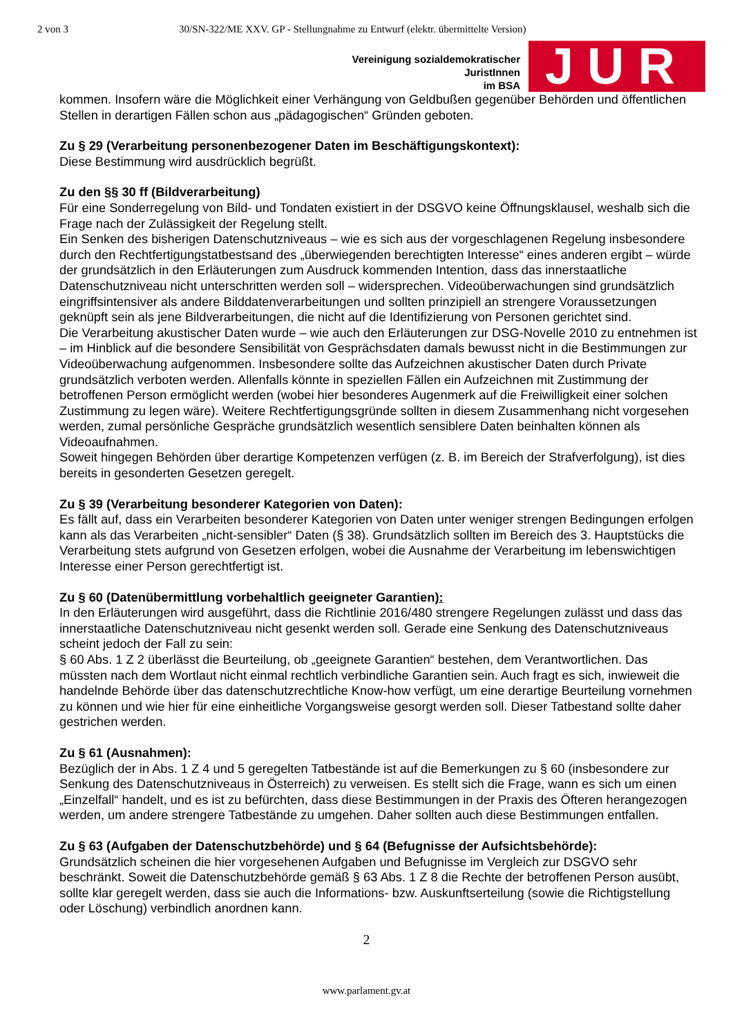2 von 3 30/SN-322/ME XXV. GP - Stellungnahme zu Entwurf (elektr. übermittelte Version)
Vereinigung sozialdemokratischer
JuristInnen
im BSA
JUR
kommen. Insofern wäre die Möglichkeit einer Verhängung von Geldbußen gegenüber Behörden und öffentlichen Stellen in derartigen Fällen schon aus „pädagogischen“ Gründen geboten.
Zu § 29 (Verarbeitung personenbezogener Daten im Beschäftigungskontext):
Diese Bestimmung wird ausdrücklich begrüßt.
Zu den §§ 30 ff (Bildverarbeitung)
Für eine Sonderregelung von Bild- und Tondaten existiert in der DSGVO keine Öffnungsklausel, weshalb sich die Frage nach der Zulässigkeit der Regelung stellt.
Ein Senken des bisherigen Datenschutzniveaus – wie es sich aus der vorgeschlagenen Regelung insbesondere durch den Rechtfertigungstatbestsand des „überwiegenden berechtigten Interesse“ eines anderen ergibt – würde der grundsätzlich in den Erläuterungen zum Ausdruck kommenden Intention, dass das innerstaatliche Datenschutzniveau nicht unterschritten werden soll – widersprechen. Videoüberwachungen sind grundsätzlich eingriffsintensiver als andere Bilddatenverarbeitungen und sollten prinzipiell an strengere Voraussetzungen geknüpft sein als jene Bildverarbeitungen, die nicht auf die Identifizierung von Personen gerichtet sind.
Die Verarbeitung akustischer Daten wurde – wie auch den Erläuterungen zur DSG-Novelle 2010 zu entnehmen ist – im Hinblick auf die besondere Sensibilität von Gesprächsdaten damals bewusst nicht in die Bestimmungen zur Videoüberwachung aufgenommen. Insbesondere sollte das Aufzeichnen akustischer Daten durch Private grundsätzlich verboten werden. Allenfalls könnte in speziellen Fällen ein Aufzeichnen mit Zustimmung der betroffenen Person ermöglicht werden (wobei hier besonderes Augenmerk auf die Freiwilligkeit einer solchen Zustimmung zu legen wäre). Weitere Rechtfertigungsgründe sollten in diesem Zusammenhang nicht vorgesehen werden, zumal persönliche Gespräche grundsätzlich wesentlich sensiblere Daten beinhalten können als Videoaufnahmen.
Soweit hingegen Behörden über derartige Kompetenzen verfügen (z. B. im Bereich der Strafverfolgung), ist dies bereits in gesonderten Gesetzen geregelt.
Zu § 39 (Verarbeitung besonderer Kategorien von Daten):
Es fällt auf, dass ein Verarbeiten besonderer Kategorien von Daten unter weniger strengen Bedingungen erfolgen kann als das Verarbeiten „nicht-sensibler“ Daten (§ 38). Grundsätzlich sollten im Bereich des 3. Hauptstücks die Verarbeitung stets aufgrund von Gesetzen erfolgen, wobei die Ausnahme der Verarbeitung im lebenswichtigen Interesse einer Person gerechtfertigt ist.
Zu § 60 (Datenübermittlung vorbehaltlich geeigneter Garantien):
In den Erläuterungen wird ausgeführt, dass die Richtlinie 2016/480 strengere Regelungen zulässt und dass das innerstaatliche Datenschutzniveau nicht gesenkt werden soll. Gerade eine Senkung des Datenschutzniveaus scheint jedoch der Fall zu sein:
§ 60 Abs. 1 Z 2 überlässt die Beurteilung, ob „geeignete Garantien“ bestehen, dem Verantwortlichen. Das müssten nach dem Wortlaut nicht einmal rechtlich verbindliche Garantien sein. Auch fragt es sich, inwieweit die handelnde Behörde über das datenschutzrechtliche Know-how verfügt, um eine derartige Beurteilung vornehmen zu können und wie hier für eine einheitliche Vorgangsweise gesorgt werden soll. Dieser Tatbestand sollte daher gestrichen werden.
Zu § 61 (Ausnahmen):
Bezüglich der in Abs. 1 Z 4 und 5 geregelten Tatbestände ist auf die Bemerkungen zu § 60 (insbesondere zur Senkung des Datenschutzniveaus in Österreich) zu verweisen. Es stellt sich die Frage, wann es sich um einen „Einzelfall“ handelt, und es ist zu befürchten, dass diese Bestimmungen in der Praxis des Öfteren herangezogen werden, um andere strengere Tatbestände zu umgehen. Daher sollten auch diese Bestimmungen entfallen.
Zu § 63 (Aufgaben der Datenschutzbehörde) und § 64 (Befugnisse der Aufsichtsbehörde):
Grundsätzlich scheinen die hier vorgesehenen Aufgaben und Befugnisse im Vergleich zur DSGVO sehr beschränkt. Soweit die Datenschutzbehörde gemäß § 63 Abs. 1 Z 8 die Rechte der betroffenen Person ausübt, sollte klar geregelt werden, dass sie auch die Informations- bzw. Auskunftserteilung (sowie die Richtigstellung oder Löschung) verbindlich anordnen kann.
2
www.parlament.gv.at